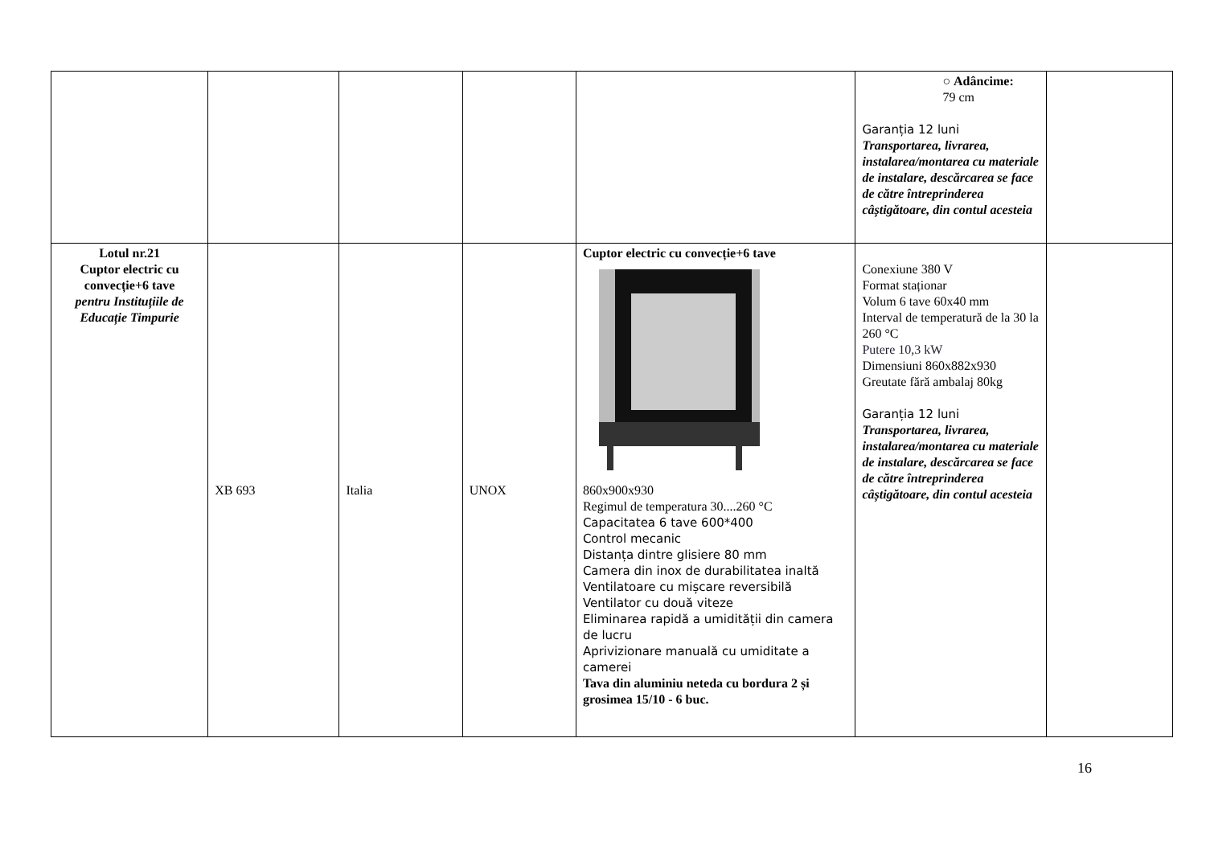| | | | | | ○ Adâncime: 79 cm Garanția 12 luni Transportarea, livrarea, instalarea/montarea cu materiale de instalare, descărcarea se face de către întreprinderea câștigătoare, din contul acesteia | |
| Lotul nr.21 Cuptor electric cu convecție+6 tave pentru Instituțiile de Educație Timpurie | XB 693 | Italia | UNOX | Cuptor electric cu convecție+6 tave 860x900x930 Regimul de temperatura 30....260 °C Capacitatea 6 tave 600*400 Control mecanic Distanța dintre glisiere 80 mm Camera din inox de durabilitatea inaltă Ventilatoare cu mișcare reversibilă Ventilator cu două viteze Eliminarea rapidă a umidității din camera de lucru Aprivizionare manuală cu umiditate a camerei Tava din aluminiu neteda cu bordura 2 și grosimea 15/10 - 6 buc. | Conexiune 380 V Format staționar Volum 6 tave 60x40 mm Interval de temperatură de la 30 la 260 °C Putere 10,3 kW Dimensiuni 860x882x930 Greutate fără ambalaj 80kg Garanția 12 luni Transportarea, livrarea, instalarea/montarea cu materiale de instalare, descărcarea se face de către întreprinderea câștigătoare, din contul acesteia | |
16